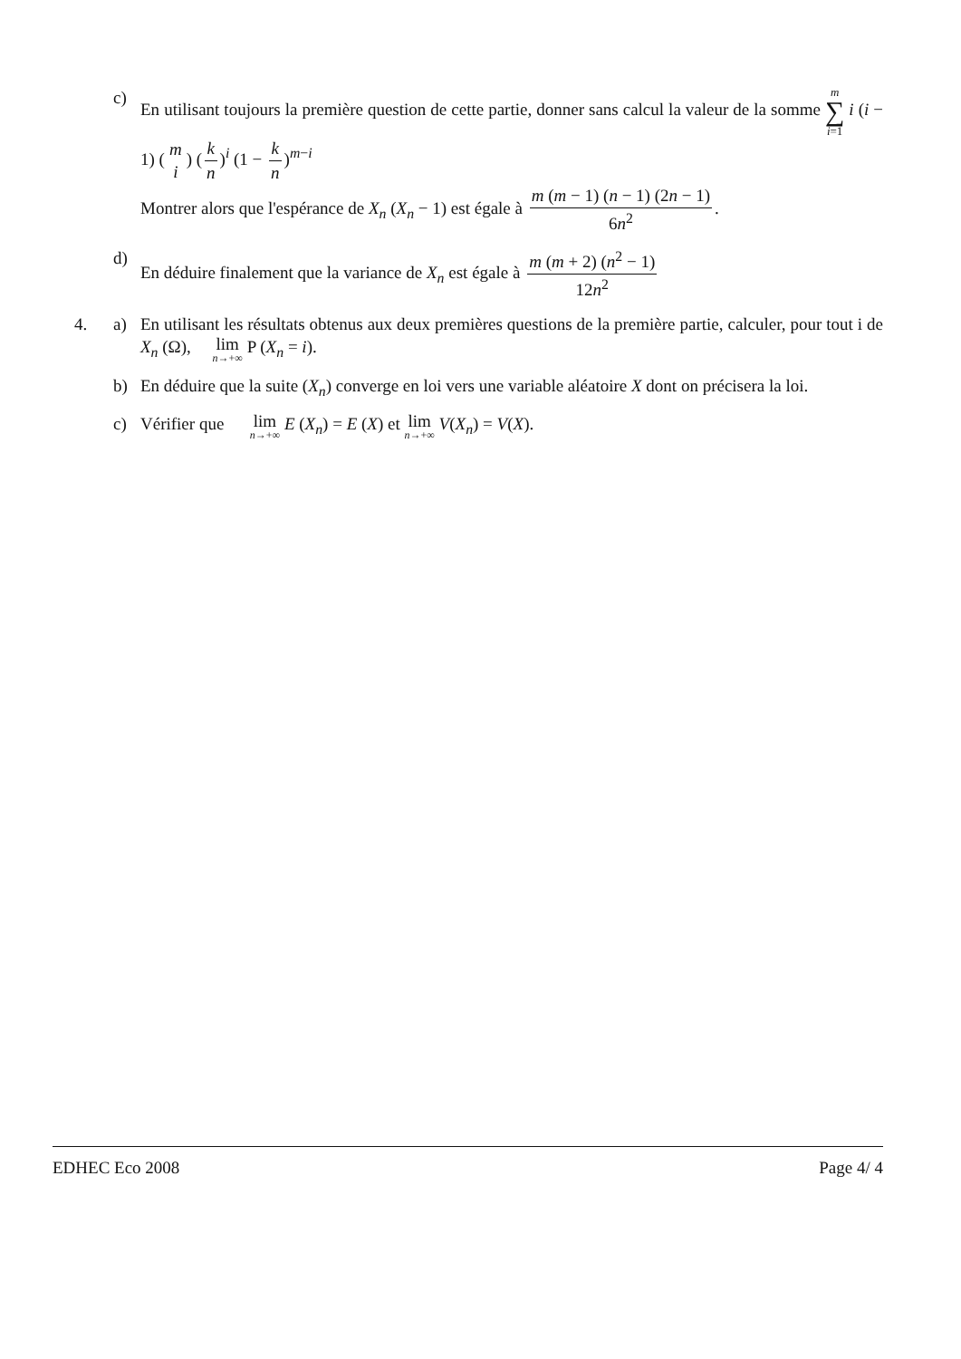c) En utilisant toujours la première question de cette partie, donner sans calcul la valeur de la somme m ∑ i=1 i (i − 1) (m i) (k n)<sup>i</sup> (1 − k n)<sup>m−i</sup>
Montrer alors que l'espérance de X<sub>n</sub> (X<sub>n</sub> − 1) est égale à m (m − 1) (n − 1) (2n − 1) 6n<sup>2</sup>.
d) En déduire finalement que la variance de X<sub>n</sub> est égale à m (m + 2) (n<sup>2</sup> − 1) 12n<sup>2</sup>
4.
a) En utilisant les résultats obtenus aux deux premières questions de la première partie, calculer, pour tout i de X<sub>n</sub> (Ω), lim n→+∞ P (X<sub>n</sub> = i).
b) En déduire que la suite (X<sub>n</sub>) converge en loi vers une variable aléatoire X dont on précisera la loi.
c) Vérifier que lim n→+∞ E (X<sub>n</sub>) = E (X) et lim n→+∞ V(X<sub>n</sub>) = V(X).
EDHEC Eco 2008 Page 4/ 4